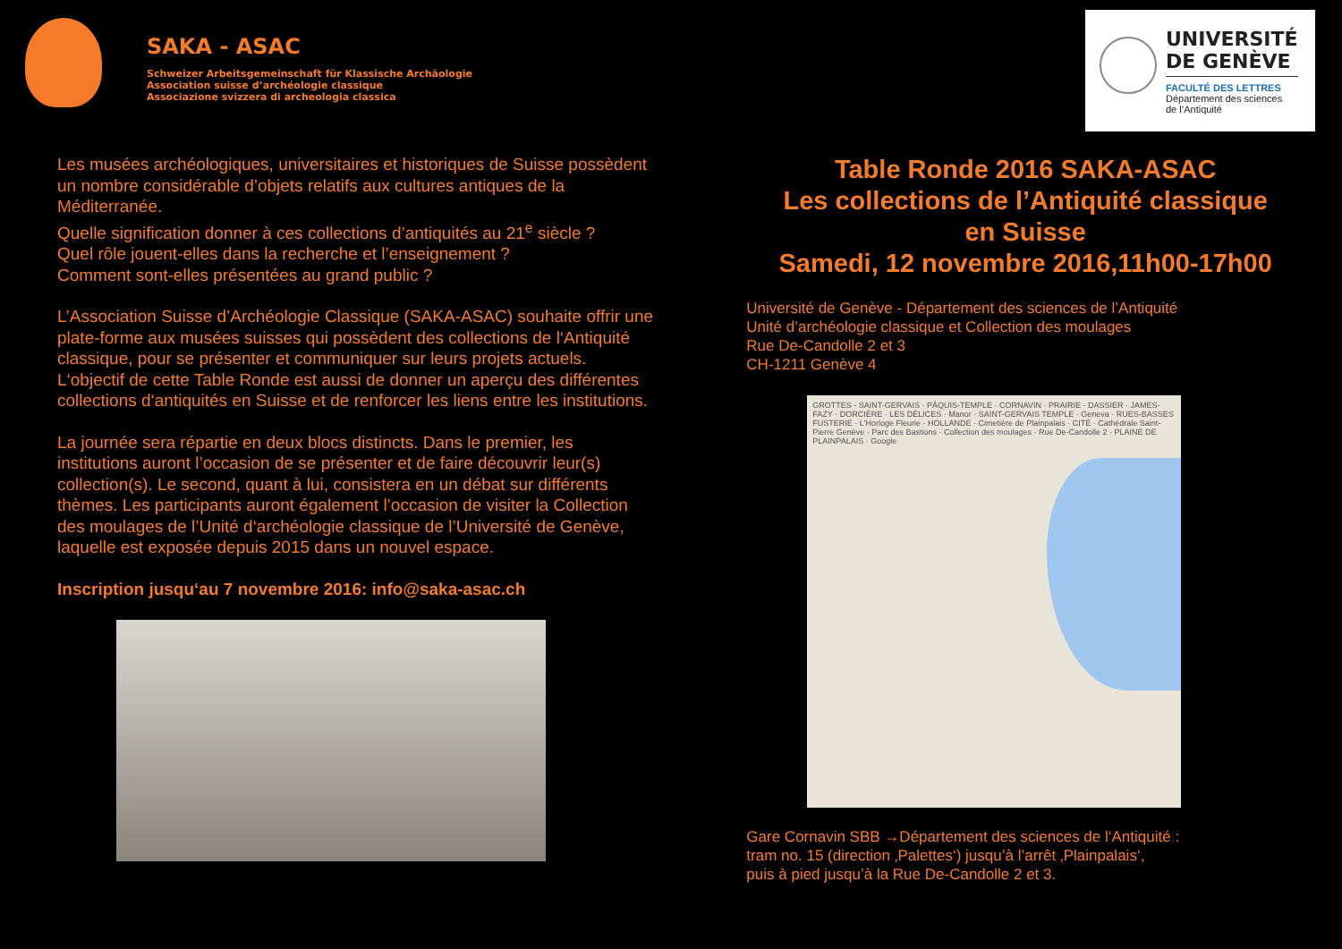SAKA - ASAC
Schweizer Arbeitsgemeinschaft für Klassische Archäologie
Association suisse d’archéologie classique
Associazione svizzera di archeologia classica
UNIVERSITÉ
DE GENÈVE
FACULTÉ DES LETTRES
Département des sciences
de l’Antiquité
Les musées archéologiques, universitaires et historiques de Suisse possèdent un nombre considérable d’objets relatifs aux cultures antiques de la Méditerranée.
Quelle signification donner à ces collections d’antiquités au 21<sup>e</sup> siècle ?
Quel rôle jouent-elles dans la recherche et l’enseignement ?
Comment sont-elles présentées au grand public ?
L’Association Suisse d’Archéologie Classique (SAKA-ASAC) souhaite offrir une plate-forme aux musées suisses qui possèdent des collections de l‘Antiquité classique, pour se présenter et communiquer sur leurs projets actuels. L‘objectif de cette Table Ronde est aussi de donner un aperçu des différentes collections d‘antiquités en Suisse et de renforcer les liens entre les institutions.
La journée sera répartie en deux blocs distincts. Dans le premier, les institutions auront l’occasion de se présenter et de faire découvrir leur(s) collection(s). Le second, quant à lui, consistera en un débat sur différents thèmes. Les participants auront également l’occasion de visiter la Collection des moulages de l’Unité d‘archéologie classique de l’Université de Genève, laquelle est exposée depuis 2015 dans un nouvel espace.
Inscription jusqu‘au 7 novembre 2016: info@saka-asac.ch
Table Ronde 2016 SAKA-ASAC
Les collections de l’Antiquité classique
en Suisse
Samedi, 12 novembre 2016,11h00-17h00
Université de Genève - Département des sciences de l’Antiquité
Unité d’archéologie classique et Collection des moulages
Rue De-Candolle 2 et 3
CH-1211 Genève 4
GROTTES - SAINT-GERVAIS · PÂQUIS-TEMPLE · CORNAVIN · PRAIRIE · DASSIER · JAMES-FAZY · DORCIÈRE · LES DÉLICES · Manor · SAINT-GERVAIS TEMPLE · Geneva · RUES-BASSES FUSTERIE · L'Horloge Fleurie · HOLLANDE · Cimetière de Plainpalais · CITÉ · Cathédrale Saint-Pierre Genève · Parc des Bastions · Collection des moulages · Rue De-Candolle 2 · PLAINE DE PLAINPALAIS · Google
Gare Cornavin SBB →Département des sciences de l‘Antiquité :
tram no. 15 (direction ‚Palettes‘) jusqu’à l’arrêt ‚Plainpalais‘,
puis à pied jusqu’à la Rue De-Candolle 2 et 3.